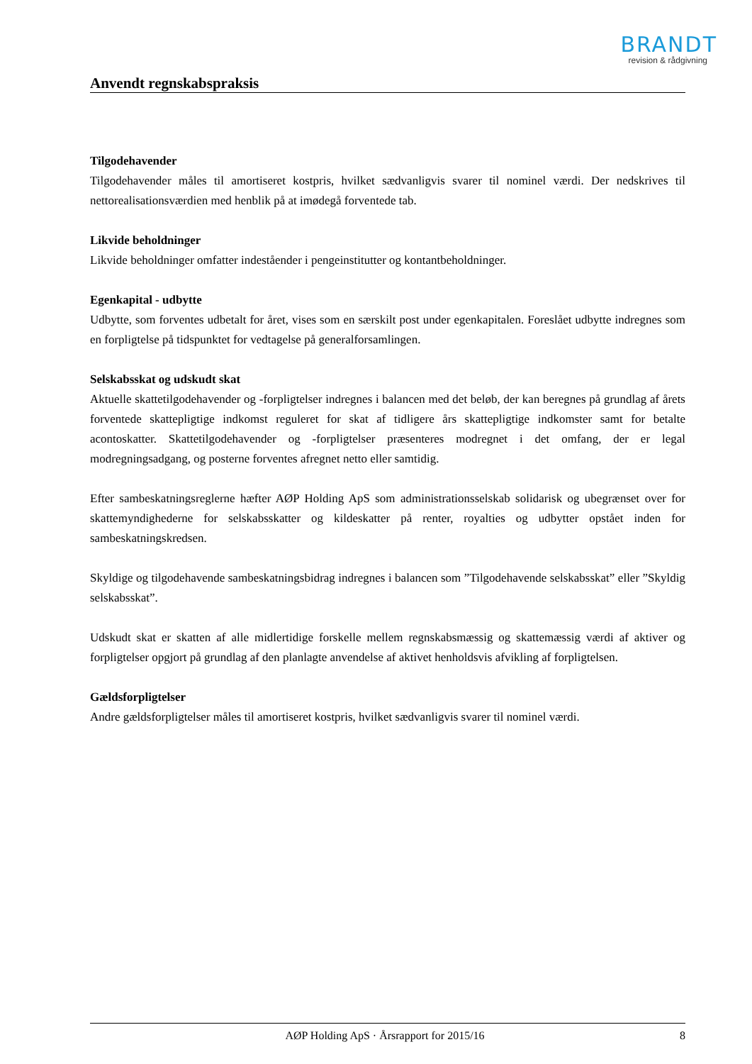BRANDT
revision & rådgivning
Anvendt regnskabspraksis
Tilgodehavender
Tilgodehavender måles til amortiseret kostpris, hvilket sædvanligvis svarer til nominel værdi. Der nedskrives til nettorealisationsværdien med henblik på at imødegå forventede tab.
Likvide beholdninger
Likvide beholdninger omfatter indeståender i pengeinstitutter og kontantbeholdninger.
Egenkapital - udbytte
Udbytte, som forventes udbetalt for året, vises som en særskilt post under egenkapitalen. Foreslået udbytte indregnes som en forpligtelse på tidspunktet for vedtagelse på generalforsamlingen.
Selskabsskat og udskudt skat
Aktuelle skattetilgodehavender og -forpligtelser indregnes i balancen med det beløb, der kan beregnes på grundlag af årets forventede skattepligtige indkomst reguleret for skat af tidligere års skattepligtige indkomster samt for betalte acontoskatter. Skattetilgodehavender og -forpligtelser præsenteres modregnet i det omfang, der er legal modregningsadgang, og posterne forventes afregnet netto eller samtidig.
Efter sambeskatningsreglerne hæfter AØP Holding ApS som administrationsselskab solidarisk og ubegrænset over for skattemyndighederne for selskabsskatter og kildeskatter på renter, royalties og udbytter opstået inden for sambeskatningskredsen.
Skyldige og tilgodehavende sambeskatningsbidrag indregnes i balancen som ”Tilgodehavende selskabsskat” eller ”Skyldig selskabsskat”.
Udskudt skat er skatten af alle midlertidige forskelle mellem regnskabsmæssig og skattemæssig værdi af aktiver og forpligtelser opgjort på grundlag af den planlagte anvendelse af aktivet henholdsvis afvikling af forpligtelsen.
Gældsforpligtelser
Andre gældsforpligtelser måles til amortiseret kostpris, hvilket sædvanligvis svarer til nominel værdi.
AØP Holding ApS · Årsrapport for 2015/16 8